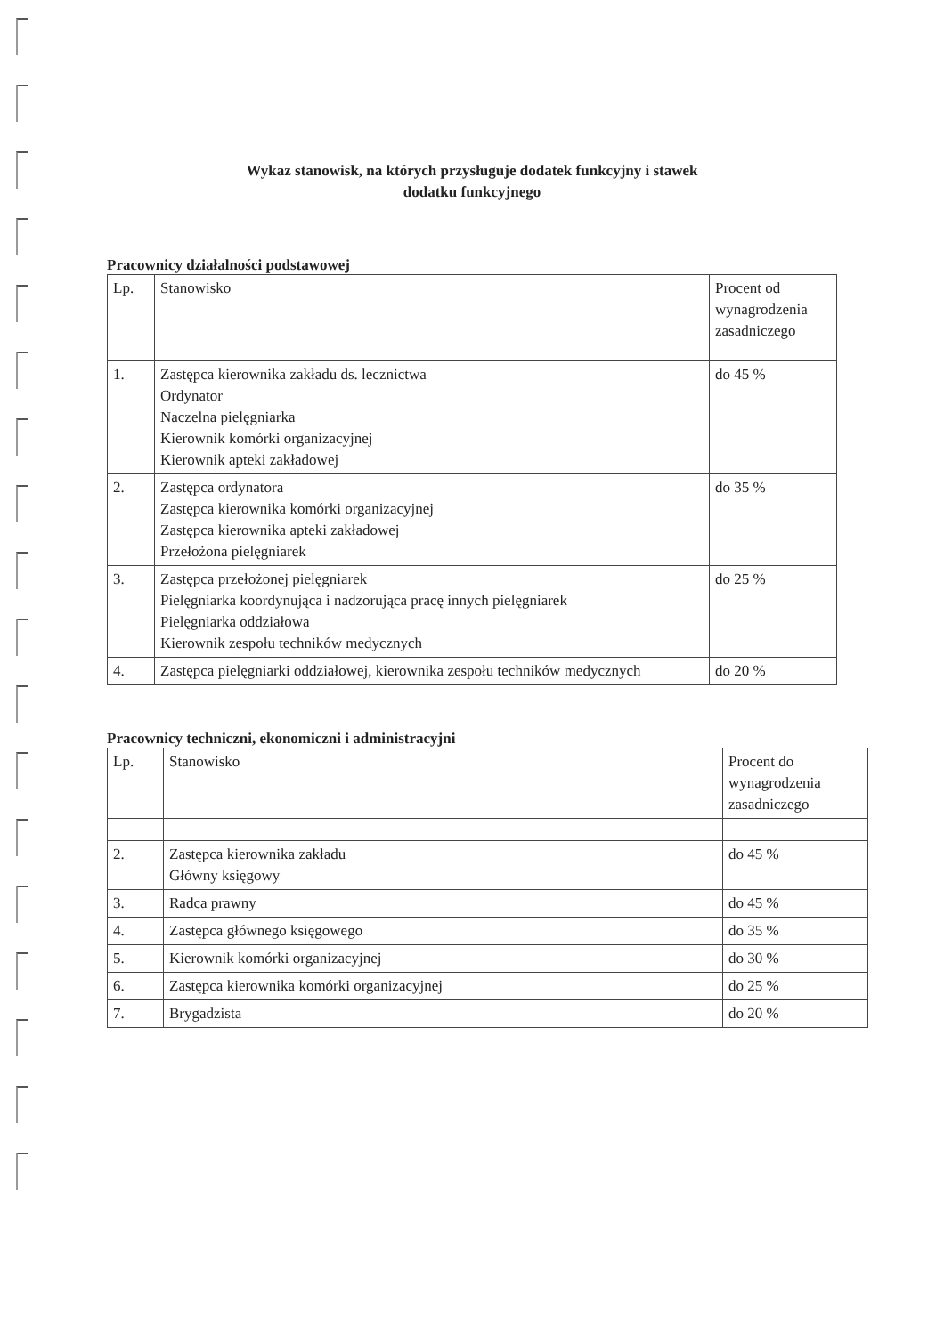Wykaz stanowisk, na których przysługuje dodatek funkcyjny i stawek
dodatku funkcyjnego
Pracownicy działalności podstawowej
| Lp. | Stanowisko | Procent od wynagrodzenia zasadniczego |
| 1. | Zastępca kierownika zakładu ds. lecznictwa Ordynator Naczelna pielęgniarka Kierownik komórki organizacyjnej Kierownik apteki zakładowej | do 45 % |
| 2. | Zastępca ordynatora Zastępca kierownika komórki organizacyjnej Zastępca kierownika apteki zakładowej Przełożona pielęgniarek | do 35 % |
| 3. | Zastępca przełożonej pielęgniarek Pielęgniarka koordynująca i nadzorująca pracę innych pielęgniarek Pielęgniarka oddziałowa Kierownik zespołu techników medycznych | do 25 % |
| 4. | Zastępca pielęgniarki oddziałowej, kierownika zespołu techników medycznych | do 20 % |
Pracownicy techniczni, ekonomiczni i administracyjni
| Lp. | Stanowisko | Procent do wynagrodzenia zasadniczego |
| 2. | Zastępca kierownika zakładu Główny księgowy | do 45 % |
| 3. | Radca prawny | do 45 % |
| 4. | Zastępca głównego księgowego | do 35 % |
| 5. | Kierownik komórki organizacyjnej | do 30 % |
| 6. | Zastępca kierownika komórki organizacyjnej | do 25 % |
| 7. | Brygadzista | do 20 % |